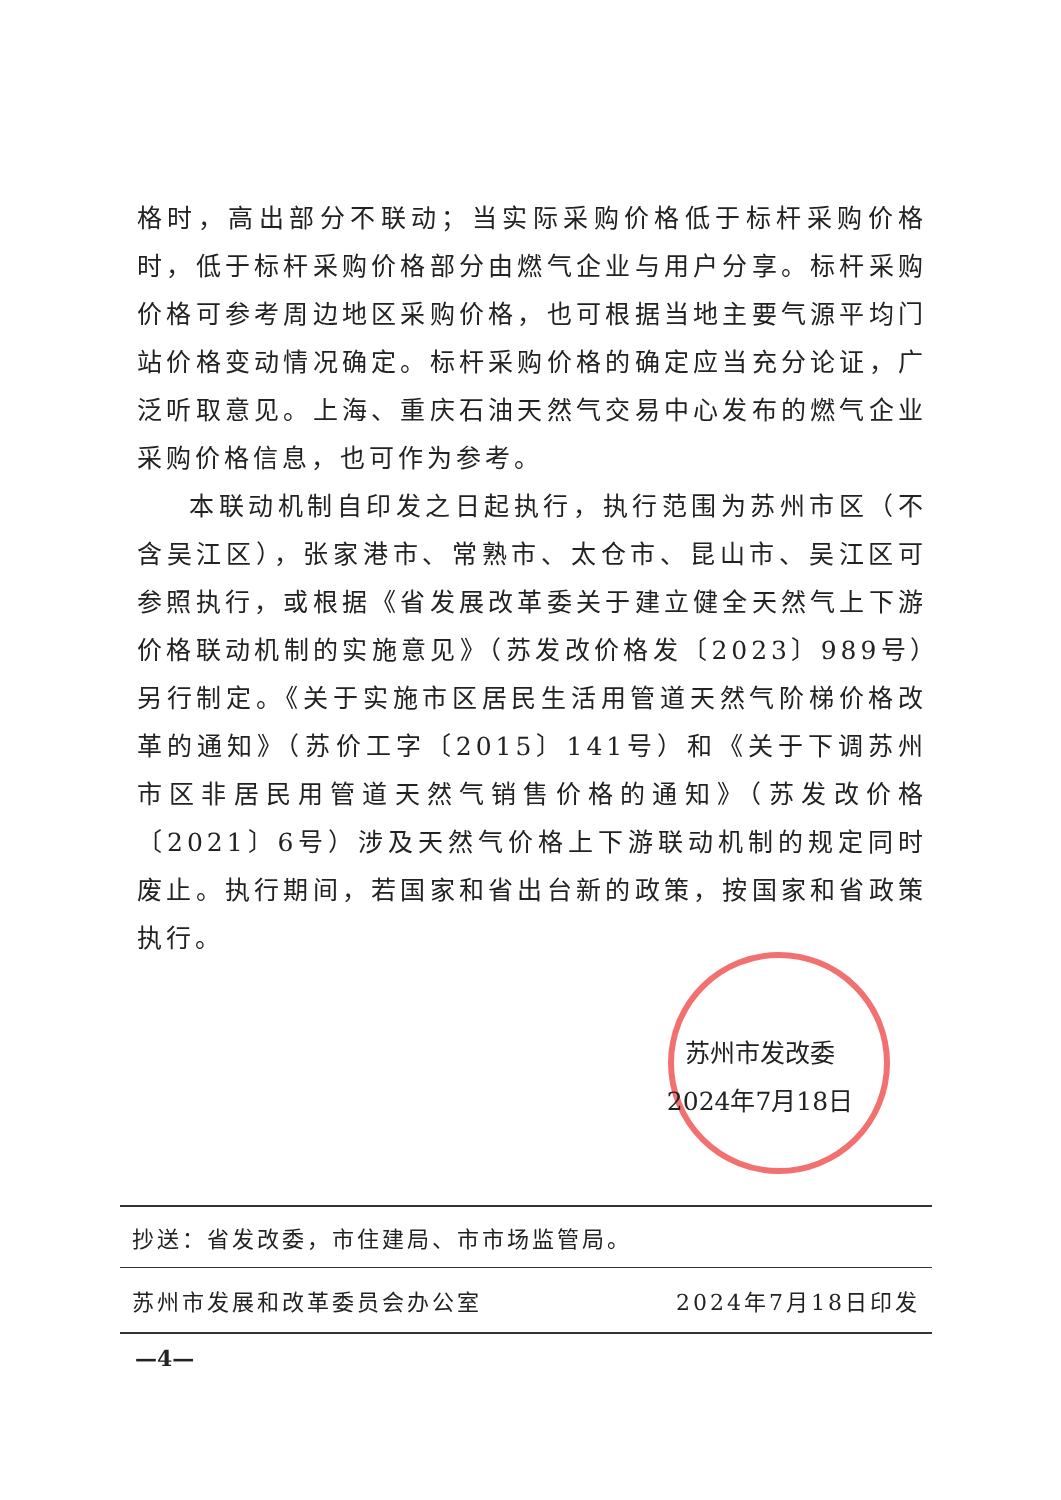格时，高出部分不联动；当实际采购价格低于标杆采购价格时，低于标杆采购价格部分由燃气企业与用户分享。标杆采购价格可参考周边地区采购价格，也可根据当地主要气源平均门站价格变动情况确定。标杆采购价格的确定应当充分论证，广泛听取意见。上海、重庆石油天然气交易中心发布的燃气企业采购价格信息，也可作为参考。
本联动机制自印发之日起执行，执行范围为苏州市区（不含吴江区），张家港市、常熟市、太仓市、昆山市、吴江区可参照执行，或根据《省发展改革委关于建立健全天然气上下游价格联动机制的实施意见》（苏发改价格发〔2023〕989号）另行制定。《关于实施市区居民生活用管道天然气阶梯价格改革的通知》（苏价工字〔2015〕141号）和《关于下调苏州市区非居民用管道天然气销售价格的通知》（苏发改价格〔2021〕6号）涉及天然气价格上下游联动机制的规定同时废止。执行期间，若国家和省出台新的政策，按国家和省政策执行。
苏州市发改委
2024年7月18日
抄送：省发改委，市住建局、市市场监管局。
苏州市发展和改革委员会办公室 2024年7月18日印发
—4—